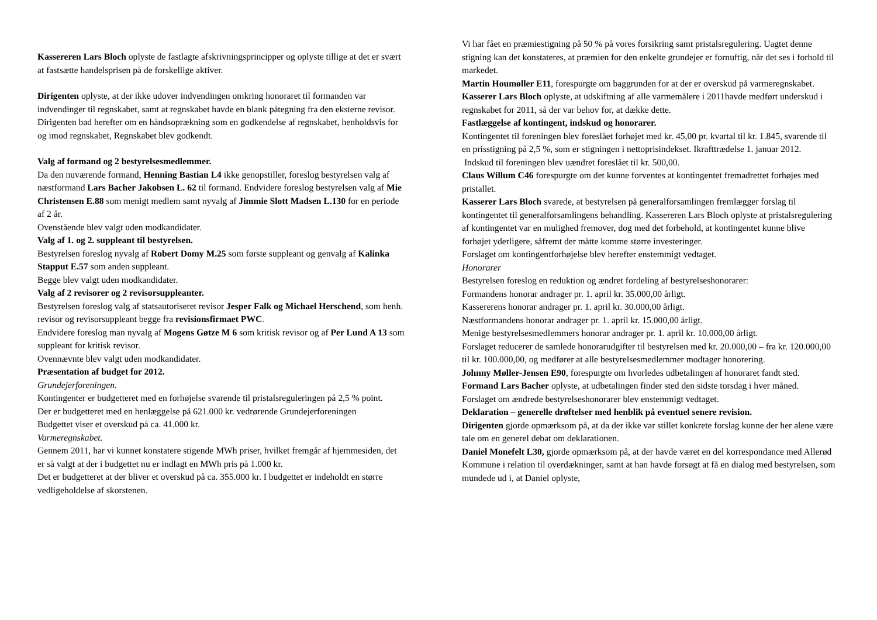Kassereren Lars Bloch oplyste de fastlagte afskrivningsprincipper og oplyste tillige at det er svært at fastsætte handelsprisen på de forskellige aktiver.
Dirigenten oplyste, at der ikke udover indvendingen omkring honoraret til formanden var indvendinger til regnskabet, samt at regnskabet havde en blank påtegning fra den eksterne revisor. Dirigenten bad herefter om en håndsoprækning som en godkendelse af regnskabet, henholdsvis for og imod regnskabet, Regnskabet blev godkendt.
Valg af formand og 2 bestyrelsesmedlemmer.
Da den nuværende formand, Henning Bastian L4 ikke genopstiller, foreslog bestyrelsen valg af næstformand Lars Bacher Jakobsen L. 62 til formand. Endvidere foreslog bestyrelsen valg af Mie Christensen E.88 som menigt medlem samt nyvalg af Jimmie Slott Madsen L.130 for en periode af 2 år.
Ovenstående blev valgt uden modkandidater.
Valg af 1. og 2. suppleant til bestyrelsen.
Bestyrelsen foreslog nyvalg af Robert Domy M.25 som første suppleant og genvalg af Kalinka Stapput E.57 som anden suppleant.
Begge blev valgt uden modkandidater.
Valg af 2 revisorer og 2 revisorsuppleanter.
Bestyrelsen foreslog valg af statsautoriseret revisor Jesper Falk og Michael Herschend, som henh. revisor og revisorsuppleant begge fra revisionsfirmaet PWC.
Endvidere foreslog man nyvalg af Mogens Gøtze M 6 som kritisk revisor og af Per Lund A 13 som suppleant for kritisk revisor.
Ovennævnte blev valgt uden modkandidater.
Præsentation af budget for 2012.
Grundejerforeningen.
Kontingenter er budgetteret med en forhøjelse svarende til pristalsreguleringen på 2,5 % point.
Der er budgetteret med en henlæggelse på 621.000 kr. vedrørende Grundejerforeningen
Budgettet viser et overskud på ca. 41.000 kr.
Varmeregnskabet.
Gennem 2011, har vi kunnet konstatere stigende MWh priser, hvilket fremgår af hjemmesiden, det er så valgt at der i budgettet nu er indlagt en MWh pris på 1.000 kr.
Det er budgetteret at der bliver et overskud på ca. 355.000 kr. I budgettet er indeholdt en større vedligeholdelse af skorstenen.
Vi har fået en præmiestigning på 50 % på vores forsikring samt pristalsregulering. Uagtet denne stigning kan det konstateres, at præmien for den enkelte grundejer er fornuftig, når det ses i forhold til markedet.
Martin Houmøller E11, forespurgte om baggrunden for at der er overskud på varmeregnskabet.
Kasserer Lars Bloch oplyste, at udskiftning af alle varmemålere i 2011havde medført underskud i regnskabet for 2011, så der var behov for, at dække dette.
Fastlæggelse af kontingent, indskud og honorarer.
Kontingentet til foreningen blev foreslået forhøjet med kr. 45,00 pr. kvartal til kr. 1.845, svarende til en prisstigning på 2,5 %, som er stigningen i nettoprisindekset. Ikrafttrædelse 1. januar 2012.
Indskud til foreningen blev uændret foreslået til kr. 500,00.
Claus Willum C46 forespurgte om det kunne forventes at kontingentet fremadrettet forhøjes med pristallet.
Kasserer Lars Bloch svarede, at bestyrelsen på generalforsamlingen fremlægger forslag til kontingentet til generalforsamlingens behandling. Kassereren Lars Bloch oplyste at pristalsregulering af kontingentet var en mulighed fremover, dog med det forbehold, at kontingentet kunne blive forhøjet yderligere, såfremt der måtte komme større investeringer.
Forslaget om kontingentforhøjelse blev herefter enstemmigt vedtaget.
Honorarer
Bestyrelsen foreslog en reduktion og ændret fordeling af bestyrelseshonorarer:
Formandens honorar andrager pr. 1. april kr. 35.000,00 årligt.
Kassererens honorar andrager pr. 1. april kr. 30.000,00 årligt.
Næstformandens honorar andrager pr. 1. april kr. 15.000,00 årligt.
Menige bestyrelsesmedlemmers honorar andrager pr. 1. april kr. 10.000,00 årligt.
Forslaget reducerer de samlede honorarudgifter til bestyrelsen med kr. 20.000,00 – fra kr. 120.000,00 til kr. 100.000,00, og medfører at alle bestyrelsesmedlemmer modtager honorering.
Johnny Møller-Jensen E90, forespurgte om hvorledes udbetalingen af honoraret fandt sted.
Formand Lars Bacher oplyste, at udbetalingen finder sted den sidste torsdag i hver måned.
Forslaget om ændrede bestyrelseshonorarer blev enstemmigt vedtaget.
Deklaration – generelle drøftelser med henblik på eventuel senere revision.
Dirigenten gjorde opmærksom på, at da der ikke var stillet konkrete forslag kunne der her alene være tale om en generel debat om deklarationen.
Daniel Monefelt L30, gjorde opmærksom på, at der havde været en del korrespondance med Allerød Kommune i relation til overdækninger, samt at han havde forsøgt at få en dialog med bestyrelsen, som mundede ud i, at Daniel oplyste,